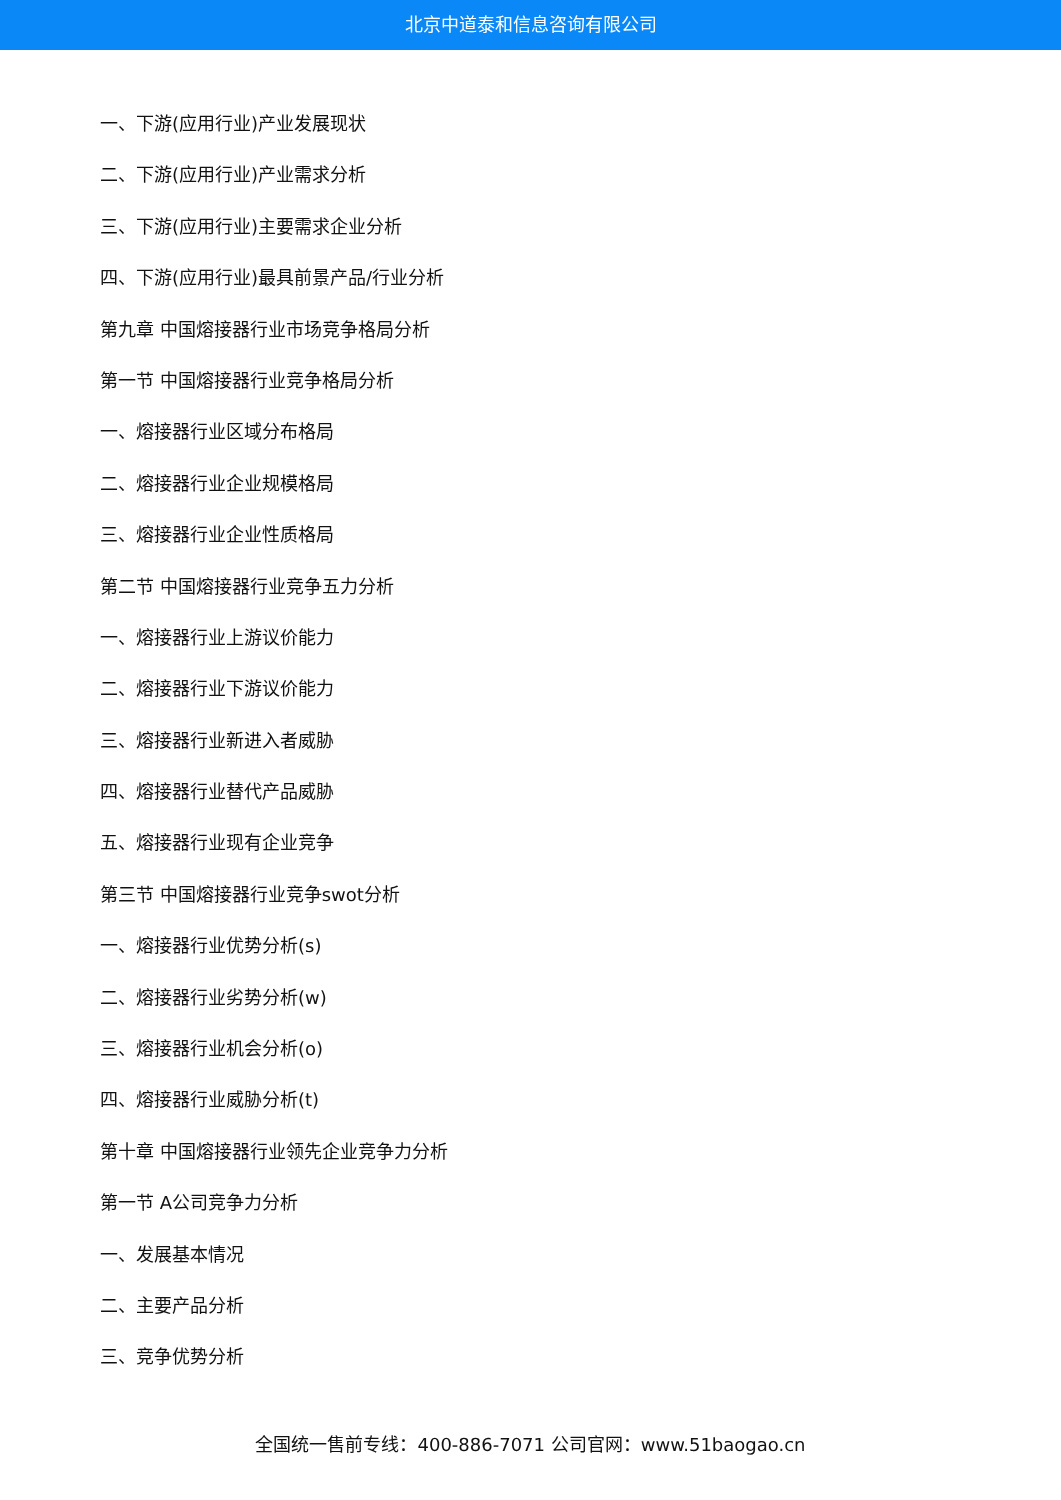北京中道泰和信息咨询有限公司
一、下游(应用行业)产业发展现状
二、下游(应用行业)产业需求分析
三、下游(应用行业)主要需求企业分析
四、下游(应用行业)最具前景产品/行业分析
第九章 中国熔接器行业市场竞争格局分析
第一节 中国熔接器行业竞争格局分析
一、熔接器行业区域分布格局
二、熔接器行业企业规模格局
三、熔接器行业企业性质格局
第二节 中国熔接器行业竞争五力分析
一、熔接器行业上游议价能力
二、熔接器行业下游议价能力
三、熔接器行业新进入者威胁
四、熔接器行业替代产品威胁
五、熔接器行业现有企业竞争
第三节 中国熔接器行业竞争swot分析
一、熔接器行业优势分析(s)
二、熔接器行业劣势分析(w)
三、熔接器行业机会分析(o)
四、熔接器行业威胁分析(t)
第十章 中国熔接器行业领先企业竞争力分析
第一节 A公司竞争力分析
一、发展基本情况
二、主要产品分析
三、竞争优势分析
全国统一售前专线：400-886-7071 公司官网：www.51baogao.cn